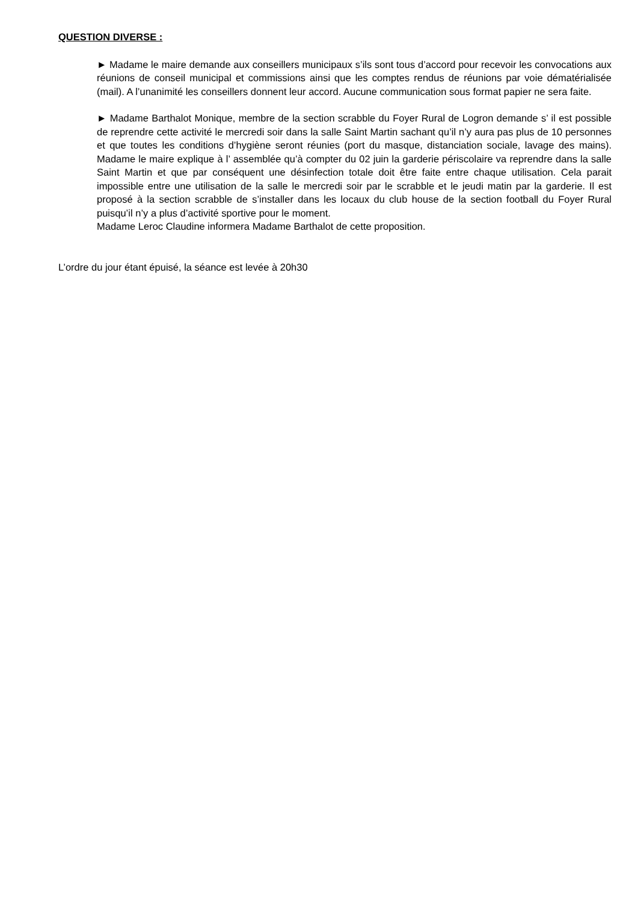QUESTION DIVERSE :
► Madame le maire demande aux conseillers municipaux s’ils sont tous d’accord pour recevoir les convocations aux réunions de conseil municipal et commissions ainsi que les comptes rendus de réunions par voie dématérialisée (mail). A l’unanimité les conseillers donnent leur accord. Aucune communication sous format papier ne sera faite.
► Madame Barthalot Monique, membre de la section scrabble du Foyer Rural de Logron demande s’ il est possible de reprendre cette activité le mercredi soir dans la salle Saint Martin sachant qu’il n’y aura pas plus de 10 personnes et que toutes les conditions d’hygiène seront réunies (port du masque, distanciation sociale, lavage des mains). Madame le maire explique à l’ assemblée qu’à compter du 02 juin la garderie périscolaire va reprendre dans la salle Saint Martin et que par conséquent une désinfection totale doit être faite entre chaque utilisation. Cela parait impossible entre une utilisation de la salle le mercredi soir par le scrabble et le jeudi matin par la garderie. Il est proposé à la section scrabble de s’installer dans les locaux du club house de la section football du Foyer Rural puisqu’il n’y a plus d’activité sportive pour le moment.
Madame Leroc Claudine informera Madame Barthalot de cette proposition.
L’ordre du jour étant épuisé, la séance est levée à 20h30